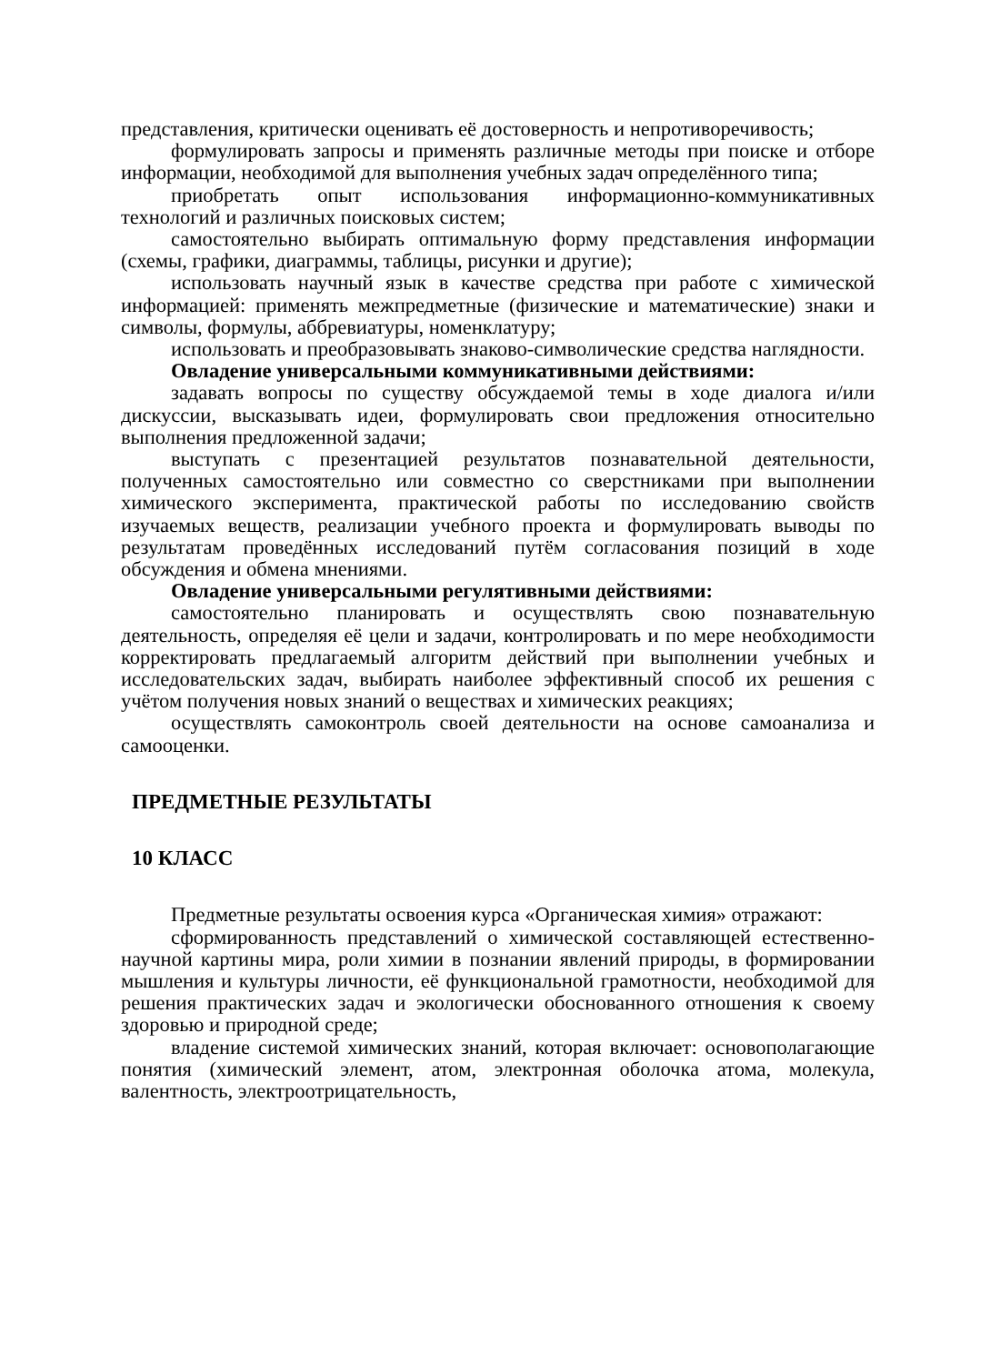представления, критически оценивать её достоверность и непротиворечивость;
формулировать запросы и применять различные методы при поиске и отборе информации, необходимой для выполнения учебных задач определённого типа;
приобретать опыт использования информационно-коммуникативных технологий и различных поисковых систем;
самостоятельно выбирать оптимальную форму представления информации (схемы, графики, диаграммы, таблицы, рисунки и другие);
использовать научный язык в качестве средства при работе с химической информацией: применять межпредметные (физические и математические) знаки и символы, формулы, аббревиатуры, номенклатуру;
использовать и преобразовывать знаково-символические средства наглядности.
Овладение универсальными коммуникативными действиями:
задавать вопросы по существу обсуждаемой темы в ходе диалога и/или дискуссии, высказывать идеи, формулировать свои предложения относительно выполнения предложенной задачи;
выступать с презентацией результатов познавательной деятельности, полученных самостоятельно или совместно со сверстниками при выполнении химического эксперимента, практической работы по исследованию свойств изучаемых веществ, реализации учебного проекта и формулировать выводы по результатам проведённых исследований путём согласования позиций в ходе обсуждения и обмена мнениями.
Овладение универсальными регулятивными действиями:
самостоятельно планировать и осуществлять свою познавательную деятельность, определяя её цели и задачи, контролировать и по мере необходимости корректировать предлагаемый алгоритм действий при выполнении учебных и исследовательских задач, выбирать наиболее эффективный способ их решения с учётом получения новых знаний о веществах и химических реакциях;
осуществлять самоконтроль своей деятельности на основе самоанализа и самооценки.
ПРЕДМЕТНЫЕ РЕЗУЛЬТАТЫ
10 КЛАСС
Предметные результаты освоения курса «Органическая химия» отражают:
сформированность представлений о химической составляющей естественно-научной картины мира, роли химии в познании явлений природы, в формировании мышления и культуры личности, её функциональной грамотности, необходимой для решения практических задач и экологически обоснованного отношения к своему здоровью и природной среде;
владение системой химических знаний, которая включает: основополагающие понятия (химический элемент, атом, электронная оболочка атома, молекула, валентность, электроотрицательность,